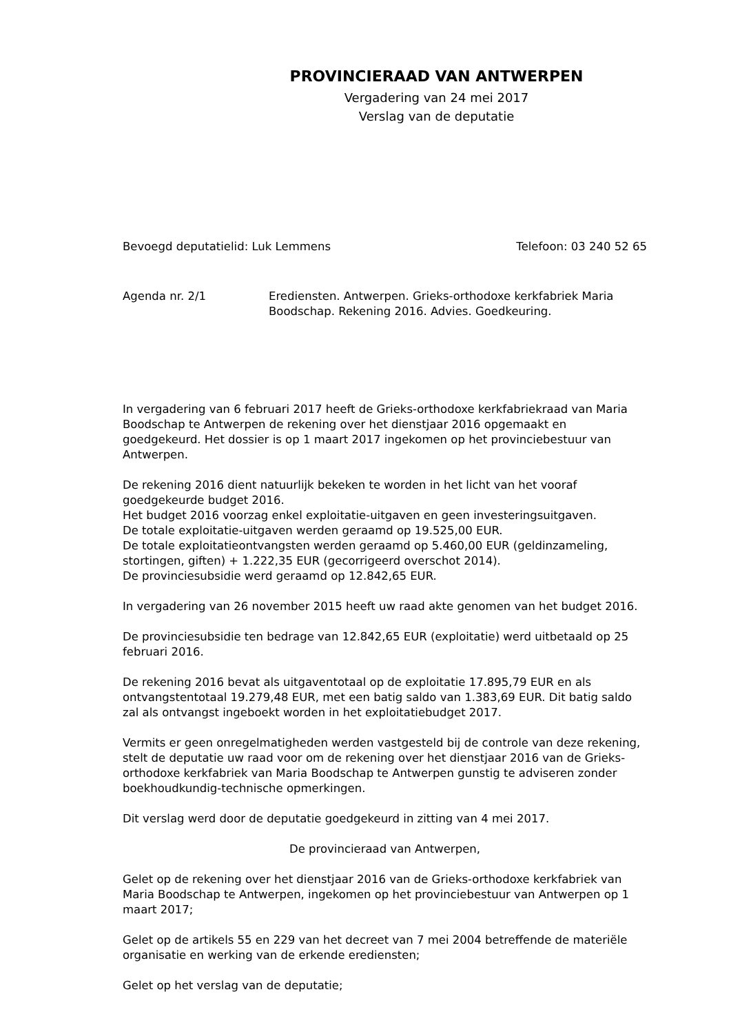PROVINCIERAAD VAN ANTWERPEN
Vergadering van 24 mei 2017
Verslag van de deputatie
Bevoegd deputatielid: Luk Lemmens Telefoon: 03 240 52 65
Agenda nr. 2/1 Erediensten. Antwerpen. Grieks-orthodoxe kerkfabriek Maria Boodschap. Rekening 2016. Advies. Goedkeuring.
In vergadering van 6 februari 2017 heeft de Grieks-orthodoxe kerkfabriekraad van Maria Boodschap te Antwerpen de rekening over het dienstjaar 2016 opgemaakt en goedgekeurd. Het dossier is op 1 maart 2017 ingekomen op het provinciebestuur van Antwerpen.
De rekening 2016 dient natuurlijk bekeken te worden in het licht van het vooraf goedgekeurde budget 2016.
Het budget 2016 voorzag enkel exploitatie-uitgaven en geen investeringsuitgaven.
De totale exploitatie-uitgaven werden geraamd op 19.525,00 EUR.
De totale exploitatieontvangsten werden geraamd op 5.460,00 EUR (geldinzameling, stortingen, giften) + 1.222,35 EUR (gecorrigeerd overschot 2014).
De provinciesubsidie werd geraamd op 12.842,65 EUR.
In vergadering van 26 november 2015 heeft uw raad akte genomen van het budget 2016.
De provinciesubsidie ten bedrage van 12.842,65 EUR (exploitatie) werd uitbetaald op 25 februari 2016.
De rekening 2016 bevat als uitgaventotaal op de exploitatie 17.895,79 EUR en als ontvangstentotaal 19.279,48 EUR, met een batig saldo van 1.383,69 EUR. Dit batig saldo zal als ontvangst ingeboekt worden in het exploitatiebudget 2017.
Vermits er geen onregelmatigheden werden vastgesteld bij de controle van deze rekening, stelt de deputatie uw raad voor om de rekening over het dienstjaar 2016 van de Grieks-orthodoxe kerkfabriek van Maria Boodschap te Antwerpen gunstig te adviseren zonder boekhoudkundig-technische opmerkingen.
Dit verslag werd door de deputatie goedgekeurd in zitting van 4 mei 2017.
De provincieraad van Antwerpen,
Gelet op de rekening over het dienstjaar 2016 van de Grieks-orthodoxe kerkfabriek van Maria Boodschap te Antwerpen, ingekomen op het provinciebestuur van Antwerpen op 1 maart 2017;
Gelet op de artikels 55 en 229 van het decreet van 7 mei 2004 betreffende de materiële organisatie en werking van de erkende erediensten;
Gelet op het verslag van de deputatie;